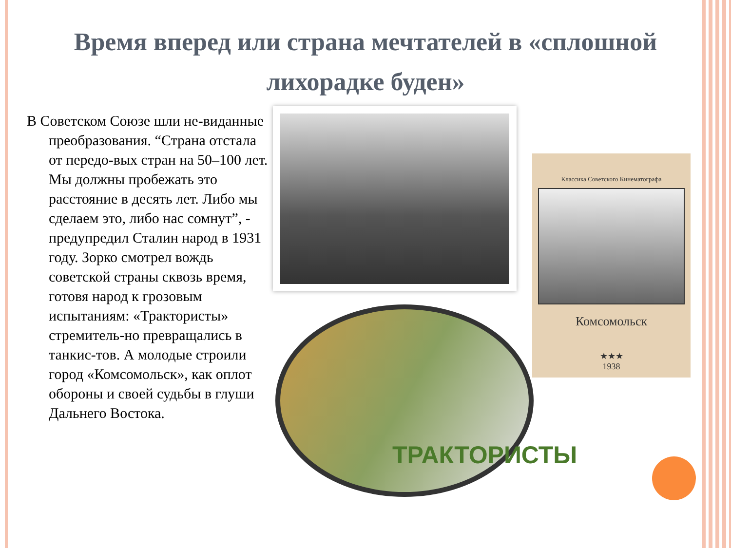Время вперед или страна мечтателей в «сплошной лихорадке буден»
В Советском Союзе шли не-виданные преобразования. “Страна отстала от передо-вых стран на 50–100 лет. Мы должны пробежать это расстояние в десять лет. Либо мы сделаем это, либо нас сомнут”, - предупредил Сталин народ в 1931 году. Зорко смотрел вождь советской страны сквозь время, готовя народ к грозовым испытаниям: «Трактористы» стремитель-но превращались в танкис-тов. А молодые строили город «Комсомольск», как оплот обороны и своей судьбы в глуши Дальнего Востока.
ТРАКТОРИСТЫ
Классика Советского Кинематографа
Комсомольск
★★★
1938